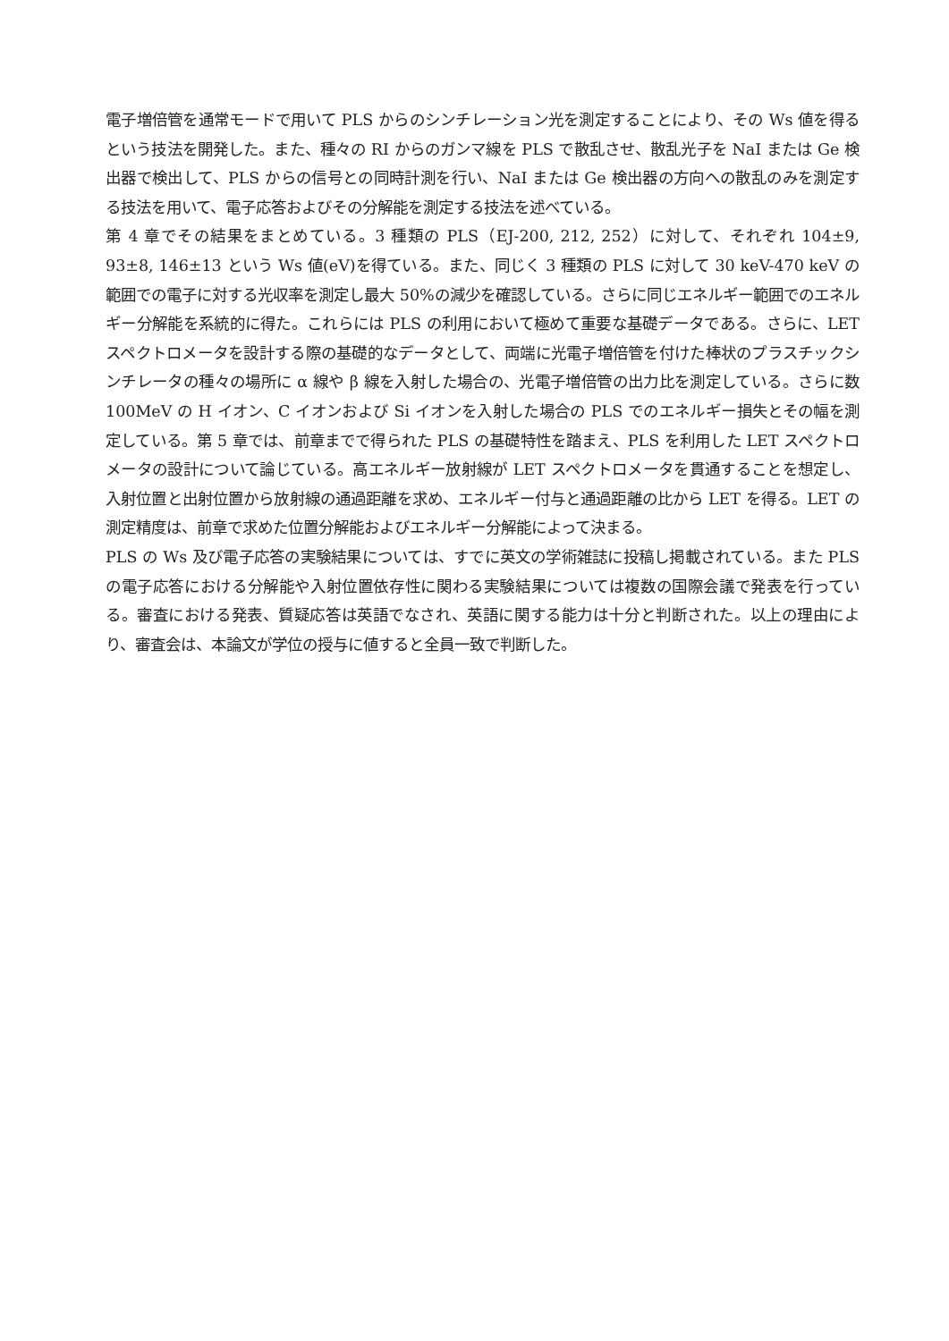電子増倍管を通常モードで用いて PLS からのシンチレーション光を測定することにより、その Ws 値を得るという技法を開発した。また、種々の RI からのガンマ線を PLS で散乱させ、散乱光子を NaI または Ge 検出器で検出して、PLS からの信号との同時計測を行い、NaI または Ge 検出器の方向への散乱のみを測定する技法を用いて、電子応答およびその分解能を測定する技法を述べている。
第 4 章でその結果をまとめている。3 種類の PLS（EJ-200, 212, 252）に対して、それぞれ 104±9, 93±8, 146±13 という Ws 値(eV)を得ている。また、同じく 3 種類の PLS に対して 30 keV-470 keV の範囲での電子に対する光収率を測定し最大 50%の減少を確認している。さらに同じエネルギー範囲でのエネルギー分解能を系統的に得た。これらには PLS の利用において極めて重要な基礎データである。さらに、LET スペクトロメータを設計する際の基礎的なデータとして、両端に光電子増倍管を付けた棒状のプラスチックシンチレータの種々の場所に α 線や β 線を入射した場合の、光電子増倍管の出力比を測定している。さらに数 100MeV の H イオン、C イオンおよび Si イオンを入射した場合の PLS でのエネルギー損失とその幅を測定している。第 5 章では、前章までで得られた PLS の基礎特性を踏まえ、PLS を利用した LET スペクトロメータの設計について論じている。高エネルギー放射線が LET スペクトロメータを貫通することを想定し、入射位置と出射位置から放射線の通過距離を求め、エネルギー付与と通過距離の比から LET を得る。LET の測定精度は、前章で求めた位置分解能およびエネルギー分解能によって決まる。
PLS の Ws 及び電子応答の実験結果については、すでに英文の学術雑誌に投稿し掲載されている。また PLS の電子応答における分解能や入射位置依存性に関わる実験結果については複数の国際会議で発表を行っている。審査における発表、質疑応答は英語でなされ、英語に関する能力は十分と判断された。以上の理由により、審査会は、本論文が学位の授与に値すると全員一致で判断した。